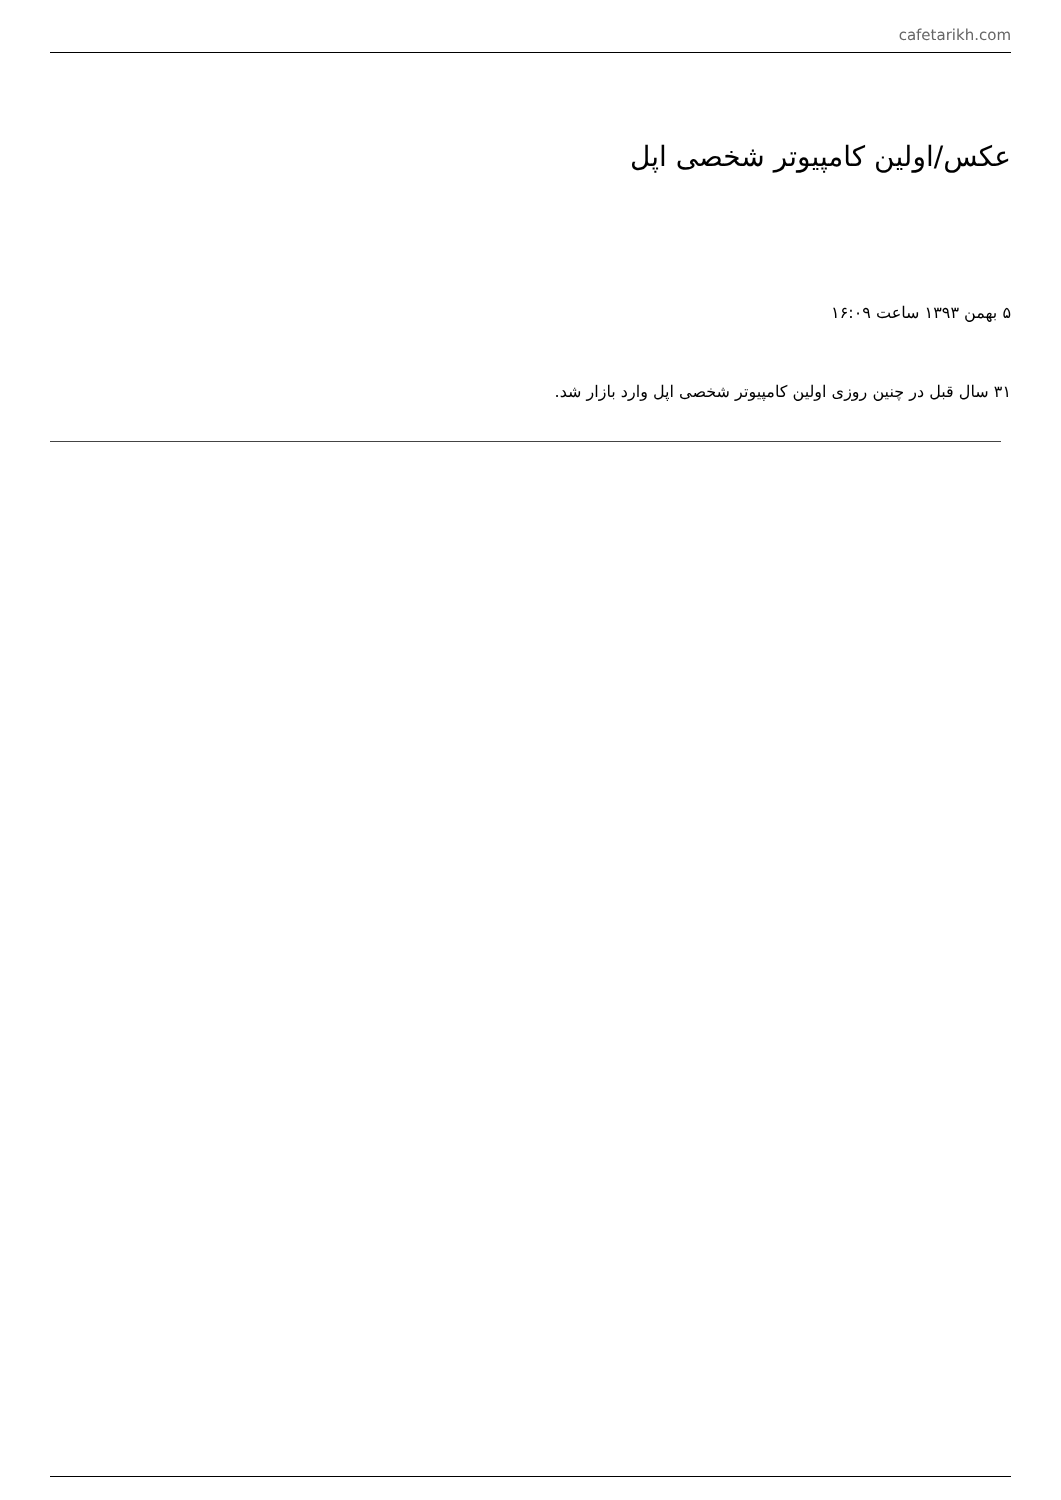cafetarikh.com
عکس/اولین کامپیوتر شخصی اپل
۵ بهمن ۱۳۹۳ ساعت ۱۶:۰۹
۳۱ سال قبل در چنین روزی اولین کامپیوتر شخصی اپل وارد بازار شد.